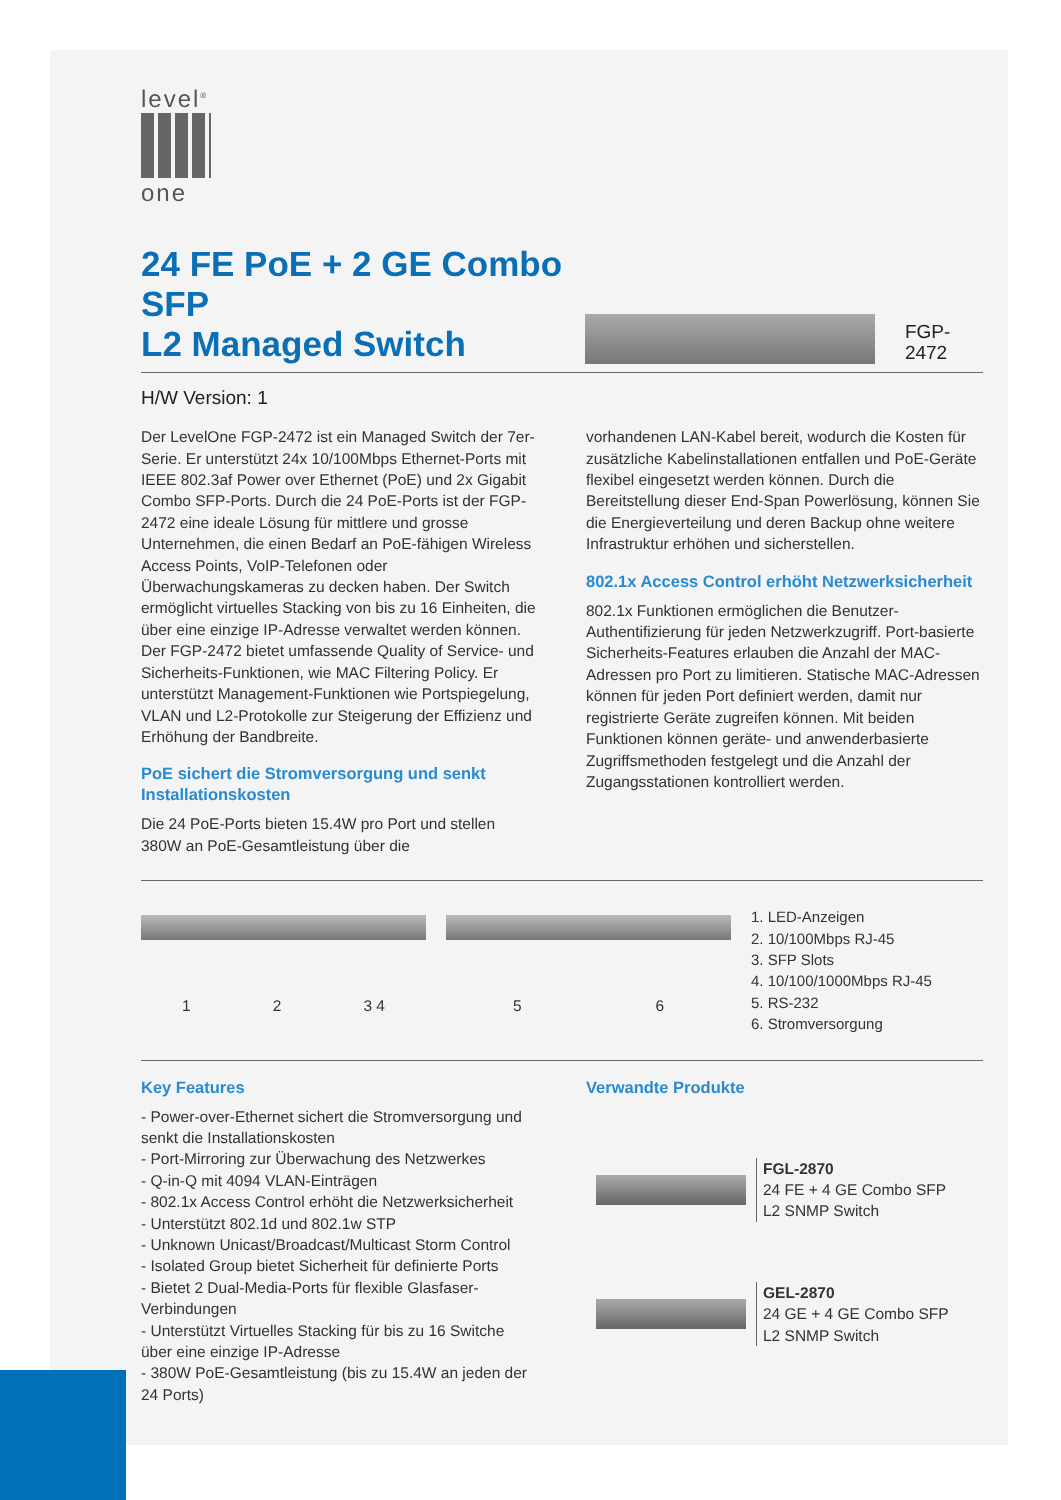level<sup>®</sup>
one
24 FE PoE + 2 GE Combo SFP
L2 Managed Switch
FGP-2472
H/W Version: 1
Der LevelOne FGP-2472 ist ein Managed Switch der 7er-Serie. Er unterstützt 24x 10/100Mbps Ethernet-Ports mit IEEE 802.3af Power over Ethernet (PoE) und 2x Gigabit Combo SFP-Ports. Durch die 24 PoE-Ports ist der FGP-2472 eine ideale Lösung für mittlere und grosse Unternehmen, die einen Bedarf an PoE-fähigen Wireless Access Points, VoIP-Telefonen oder Überwachungskameras zu decken haben. Der Switch ermöglicht virtuelles Stacking von bis zu 16 Einheiten, die über eine einzige IP-Adresse verwaltet werden können. Der FGP-2472 bietet umfassende Quality of Service- und Sicherheits-Funktionen, wie MAC Filtering Policy. Er unterstützt Management-Funktionen wie Portspiegelung, VLAN und L2-Protokolle zur Steigerung der Effizienz und Erhöhung der Bandbreite.
PoE sichert die Stromversorgung und senkt Installationskosten
Die 24 PoE-Ports bieten 15.4W pro Port und stellen 380W an PoE-Gesamtleistung über die
vorhandenen LAN-Kabel bereit, wodurch die Kosten für zusätzliche Kabelinstallationen entfallen und PoE-Geräte flexibel eingesetzt werden können. Durch die Bereitstellung dieser End-Span Powerlösung, können Sie die Energieverteilung und deren Backup ohne weitere Infrastruktur erhöhen und sicherstellen.
802.1x Access Control erhöht Netzwerksicherheit
802.1x Funktionen ermöglichen die Benutzer-Authentifizierung für jeden Netzwerkzugriff. Port-basierte Sicherheits-Features erlauben die Anzahl der MAC-Adressen pro Port zu limitieren. Statische MAC-Adressen können für jeden Port definiert werden, damit nur registrierte Geräte zugreifen können. Mit beiden Funktionen können geräte- und anwenderbasierte Zugriffsmethoden festgelegt und die Anzahl der Zugangsstationen kontrolliert werden.
1 2 3 4 5 6
1. LED-Anzeigen
2. 10/100Mbps RJ-45
3. SFP Slots
4. 10/100/1000Mbps RJ-45
5. RS-232
6. Stromversorgung
Key Features
- Power-over-Ethernet sichert die Stromversorgung und senkt die Installationskosten
- Port-Mirroring zur Überwachung des Netzwerkes
- Q-in-Q mit 4094 VLAN-Einträgen
- 802.1x Access Control erhöht die Netzwerksicherheit
- Unterstützt 802.1d und 802.1w STP
- Unknown Unicast/Broadcast/Multicast Storm Control
- Isolated Group bietet Sicherheit für definierte Ports
- Bietet 2 Dual-Media-Ports für flexible Glasfaser-Verbindungen
- Unterstützt Virtuelles Stacking für bis zu 16 Switche über eine einzige IP-Adresse
- 380W PoE-Gesamtleistung (bis zu 15.4W an jeden der 24 Ports)
Verwandte Produkte
FGL-2870
24 FE + 4 GE Combo SFP
L2 SNMP Switch
GEL-2870
24 GE + 4 GE Combo SFP
L2 SNMP Switch